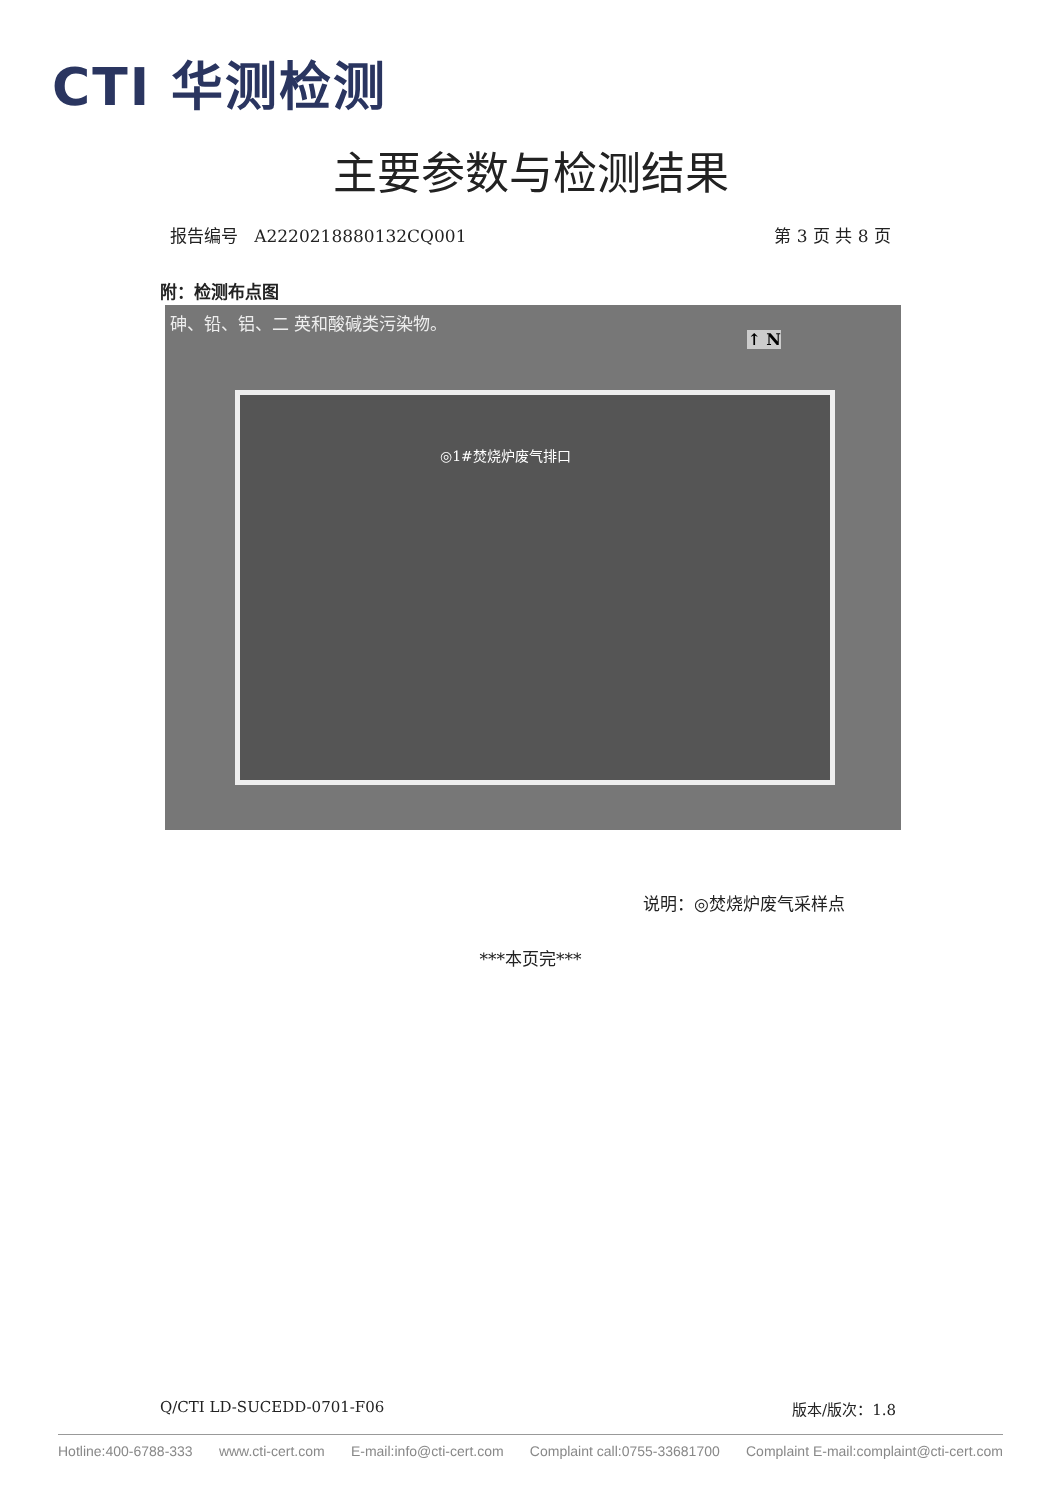CTI 华测检测
主要参数与检测结果
报告编号 A2220218880132CQ001 第 3 页 共 8 页
附：检测布点图
砷、铅、铝、二 英和酸碱类污染物。
↑ N
◎1#焚烧炉废气排口
说明：◎焚烧炉废气采样点
***本页完***
Q/CTI LD-SUCEDD-0701-F06 版本/版次：1.8
Hotline:400-6788-333 www.cti-cert.com E-mail:info@cti-cert.com Complaint call:0755-33681700 Complaint E-mail:complaint@cti-cert.com